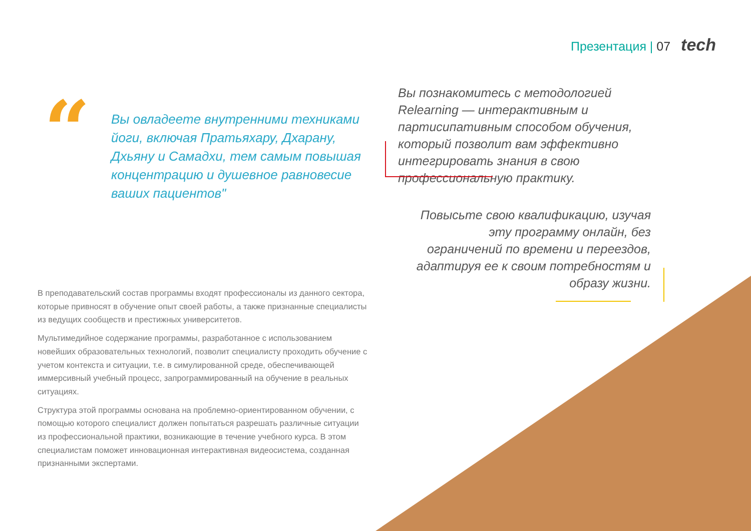Презентация | 07 tech
“
Вы овладеете внутренними техниками йоги, включая Пратьяхару, Дхарану, Дхьяну и Самадхи, тем самым повышая концентрацию и душевное равновесие ваших пациентов"
Вы познакомитесь с методологией Relearning — интерактивным и партисипативным способом обучения, который позволит вам эффективно интегрировать знания в свою профессиональную практику.
Повысьте свою квалификацию, изучая эту программу онлайн, без ограничений по времени и переездов, адаптируя ее к своим потребностям и образу жизни.
В преподавательский состав программы входят профессионалы из данного сектора, которые привносят в обучение опыт своей работы, а также признанные специалисты из ведущих сообществ и престижных университетов.
Мультимедийное содержание программы, разработанное с использованием новейших образовательных технологий, позволит специалисту проходить обучение с учетом контекста и ситуации, т.е. в симулированной среде, обеспечивающей иммерсивный учебный процесс, запрограммированный на обучение в реальных ситуациях.
Структура этой программы основана на проблемно-ориентированном обучении, с помощью которого специалист должен попытаться разрешать различные ситуации из профессиональной практики, возникающие в течение учебного курса. В этом специалистам поможет инновационная интерактивная видеосистема, созданная признанными экспертами.